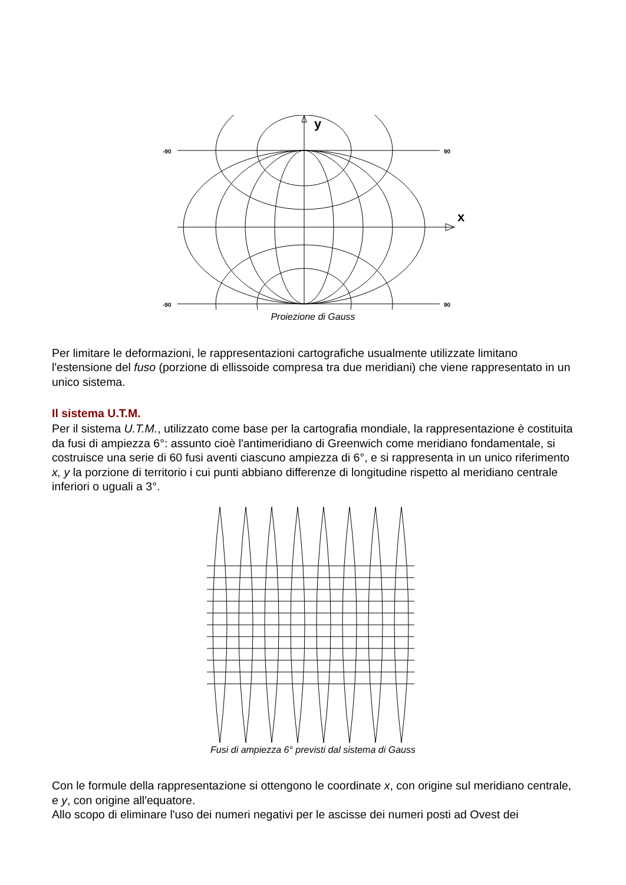y
x
-90
90
-90
90
Proiezione di Gauss
Per limitare le deformazioni, le rappresentazioni cartografiche usualmente utilizzate limitano l'estensione del fuso (porzione di ellissoide compresa tra due meridiani) che viene rappresentato in un unico sistema.
Il sistema U.T.M.
Per il sistema U.T.M., utilizzato come base per la cartografia mondiale, la rappresentazione è costituita da fusi di ampiezza 6°: assunto cioè l'antimeridiano di Greenwich come meridiano fondamentale, si costruisce una serie di 60 fusi aventi ciascuno ampiezza di 6°, e si rappresenta in un unico riferimento x, y la porzione di territorio i cui punti abbiano differenze di longitudine rispetto al meridiano centrale inferiori o uguali a 3°.
Fusi di ampiezza 6° previsti dal sistema di Gauss
Con le formule della rappresentazione si ottengono le coordinate x, con origine sul meridiano centrale, e y, con origine all'equatore.
Allo scopo di eliminare l'uso dei numeri negativi per le ascisse dei numeri posti ad Ovest dei